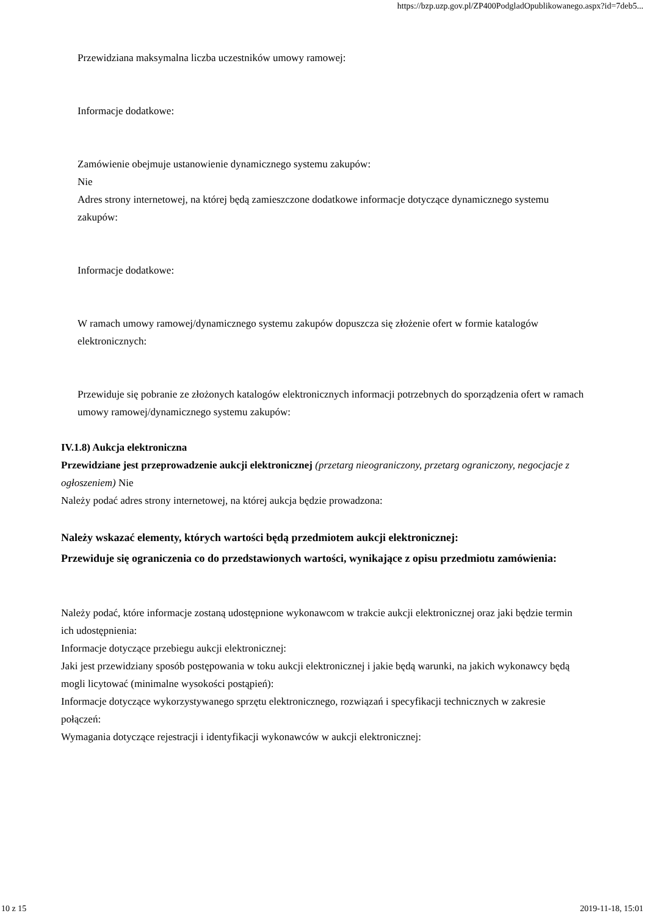https://bzp.uzp.gov.pl/ZP400PodgladOpublikowanego.aspx?id=7deb5...
Przewidziana maksymalna liczba uczestników umowy ramowej:
Informacje dodatkowe:
Zamówienie obejmuje ustanowienie dynamicznego systemu zakupów:
Nie
Adres strony internetowej, na której będą zamieszczone dodatkowe informacje dotyczące dynamicznego systemu zakupów:
Informacje dodatkowe:
W ramach umowy ramowej/dynamicznego systemu zakupów dopuszcza się złożenie ofert w formie katalogów elektronicznych:
Przewiduje się pobranie ze złożonych katalogów elektronicznych informacji potrzebnych do sporządzenia ofert w ramach umowy ramowej/dynamicznego systemu zakupów:
IV.1.8) Aukcja elektroniczna
Przewidziane jest przeprowadzenie aukcji elektronicznej (przetarg nieograniczony, przetarg ograniczony, negocjacje z ogłoszeniem) Nie
Należy podać adres strony internetowej, na której aukcja będzie prowadzona:
Należy wskazać elementy, których wartości będą przedmiotem aukcji elektronicznej:
Przewiduje się ograniczenia co do przedstawionych wartości, wynikające z opisu przedmiotu zamówienia:
Należy podać, które informacje zostaną udostępnione wykonawcom w trakcie aukcji elektronicznej oraz jaki będzie termin ich udostępnienia:
Informacje dotyczące przebiegu aukcji elektronicznej:
Jaki jest przewidziany sposób postępowania w toku aukcji elektronicznej i jakie będą warunki, na jakich wykonawcy będą mogli licytować (minimalne wysokości postąpień):
Informacje dotyczące wykorzystywanego sprzętu elektronicznego, rozwiązań i specyfikacji technicznych w zakresie połączeń:
Wymagania dotyczące rejestracji i identyfikacji wykonawców w aukcji elektronicznej:
10 z 15 2019-11-18, 15:01